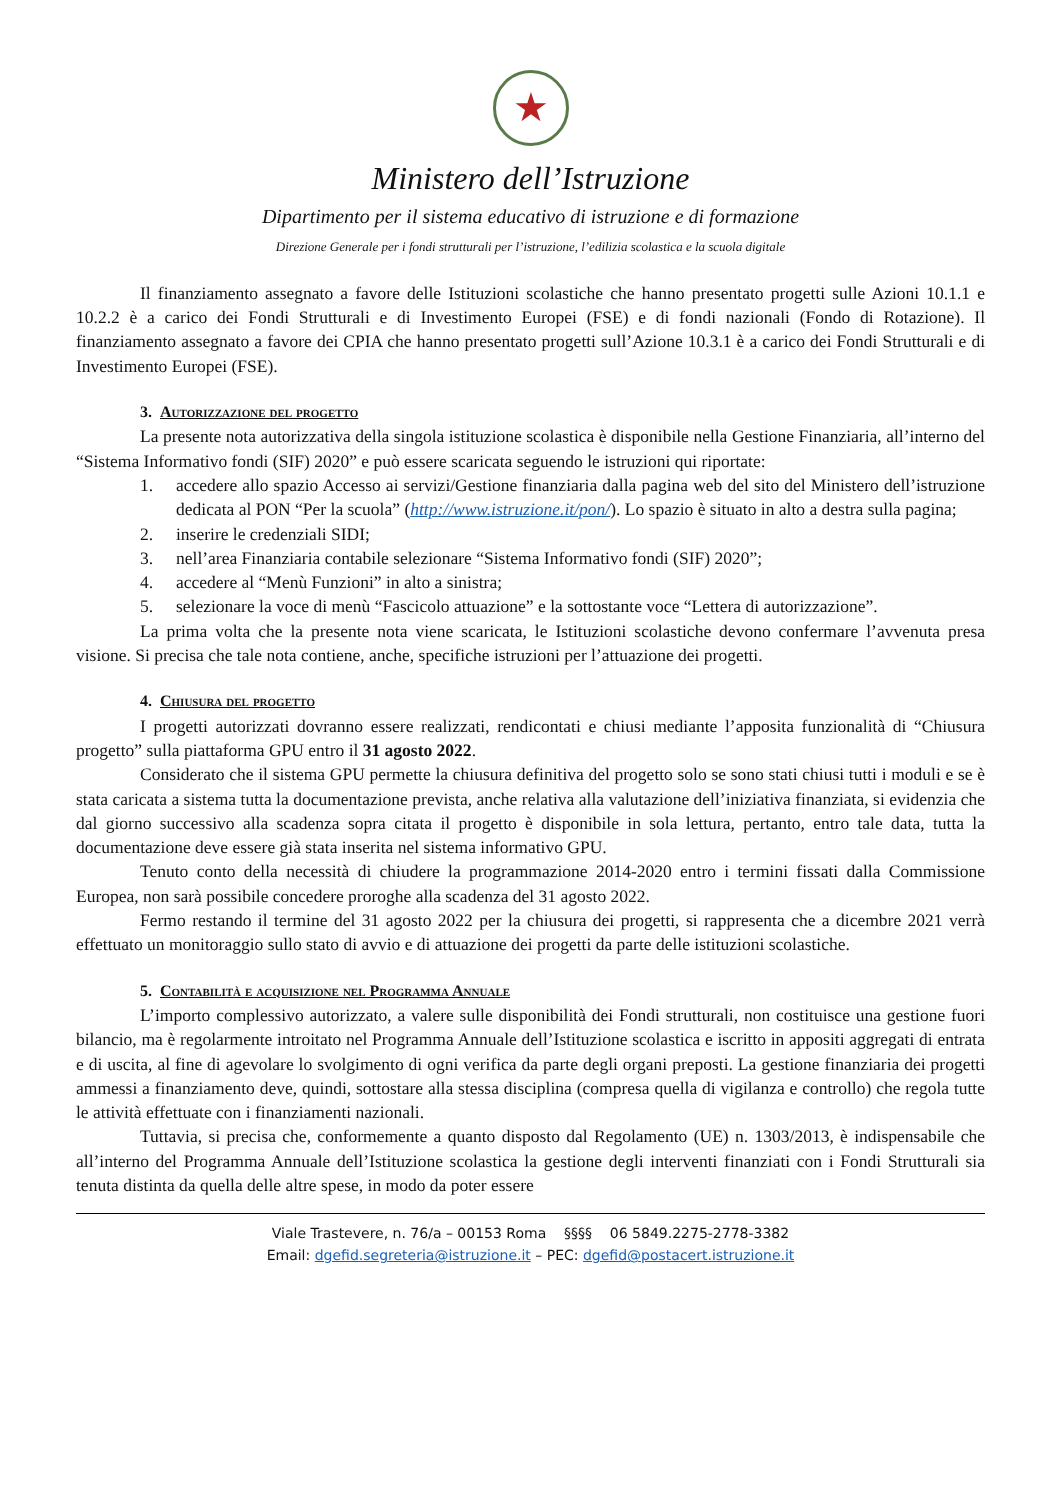★
Ministero dell’Istruzione
Dipartimento per il sistema educativo di istruzione e di formazione
Direzione Generale per i fondi strutturali per l’istruzione, l’edilizia scolastica e la scuola digitale
Il finanziamento assegnato a favore delle Istituzioni scolastiche che hanno presentato progetti sulle Azioni 10.1.1 e 10.2.2 è a carico dei Fondi Strutturali e di Investimento Europei (FSE) e di fondi nazionali (Fondo di Rotazione). Il finanziamento assegnato a favore dei CPIA che hanno presentato progetti sull’Azione 10.3.1 è a carico dei Fondi Strutturali e di Investimento Europei (FSE).
3. Autorizzazione del progetto
La presente nota autorizzativa della singola istituzione scolastica è disponibile nella Gestione Finanziaria, all’interno del “Sistema Informativo fondi (SIF) 2020” e può essere scaricata seguendo le istruzioni qui riportate:
1. accedere allo spazio Accesso ai servizi/Gestione finanziaria dalla pagina web del sito del Ministero dell’istruzione dedicata al PON “Per la scuola” (http://www.istruzione.it/pon/). Lo spazio è situato in alto a destra sulla pagina;
2. inserire le credenziali SIDI;
3. nell’area Finanziaria contabile selezionare “Sistema Informativo fondi (SIF) 2020”;
4. accedere al “Menù Funzioni” in alto a sinistra;
5. selezionare la voce di menù “Fascicolo attuazione” e la sottostante voce “Lettera di autorizzazione”.
La prima volta che la presente nota viene scaricata, le Istituzioni scolastiche devono confermare l’avvenuta presa visione. Si precisa che tale nota contiene, anche, specifiche istruzioni per l’attuazione dei progetti.
4. Chiusura del progetto
I progetti autorizzati dovranno essere realizzati, rendicontati e chiusi mediante l’apposita funzionalità di “Chiusura progetto” sulla piattaforma GPU entro il 31 agosto 2022.
Considerato che il sistema GPU permette la chiusura definitiva del progetto solo se sono stati chiusi tutti i moduli e se è stata caricata a sistema tutta la documentazione prevista, anche relativa alla valutazione dell’iniziativa finanziata, si evidenzia che dal giorno successivo alla scadenza sopra citata il progetto è disponibile in sola lettura, pertanto, entro tale data, tutta la documentazione deve essere già stata inserita nel sistema informativo GPU.
Tenuto conto della necessità di chiudere la programmazione 2014-2020 entro i termini fissati dalla Commissione Europea, non sarà possibile concedere proroghe alla scadenza del 31 agosto 2022.
Fermo restando il termine del 31 agosto 2022 per la chiusura dei progetti, si rappresenta che a dicembre 2021 verrà effettuato un monitoraggio sullo stato di avvio e di attuazione dei progetti da parte delle istituzioni scolastiche.
5. Contabilità e acquisizione nel Programma Annuale
L’importo complessivo autorizzato, a valere sulle disponibilità dei Fondi strutturali, non costituisce una gestione fuori bilancio, ma è regolarmente introitato nel Programma Annuale dell’Istituzione scolastica e iscritto in appositi aggregati di entrata e di uscita, al fine di agevolare lo svolgimento di ogni verifica da parte degli organi preposti. La gestione finanziaria dei progetti ammessi a finanziamento deve, quindi, sottostare alla stessa disciplina (compresa quella di vigilanza e controllo) che regola tutte le attività effettuate con i finanziamenti nazionali.
Tuttavia, si precisa che, conformemente a quanto disposto dal Regolamento (UE) n. 1303/2013, è indispensabile che all’interno del Programma Annuale dell’Istituzione scolastica la gestione degli interventi finanziati con i Fondi Strutturali sia tenuta distinta da quella delle altre spese, in modo da poter essere
Viale Trastevere, n. 76/a – 00153 Roma §§§§ 06 5849.2275-2778-3382
Email: dgefid.segreteria@istruzione.it – PEC: dgefid@postacert.istruzione.it